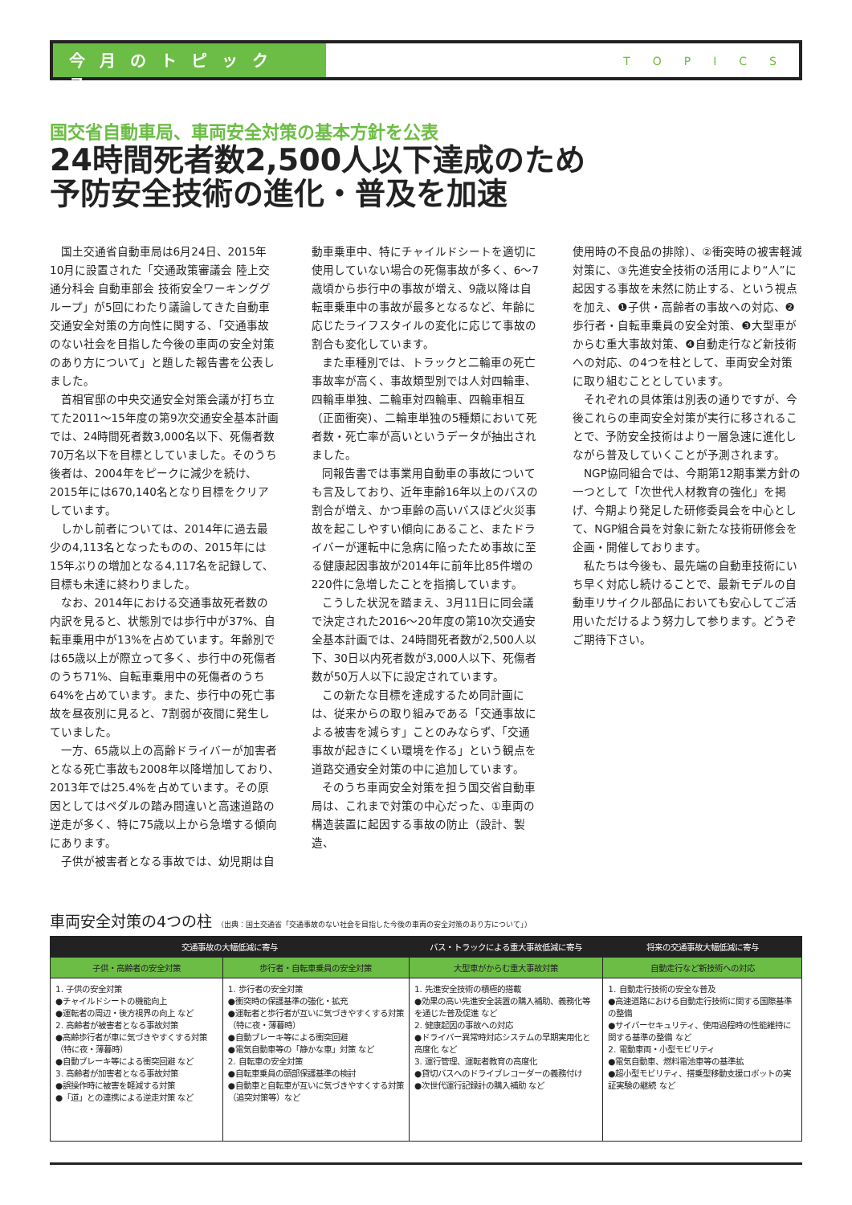今月のトピックス
TOPICS
国交省自動車局、車両安全対策の基本方針を公表
24時間死者数2,500人以下達成のため
予防安全技術の進化・普及を加速
国土交通省自動車局は6月24日、2015年10月に設置された「交通政策審議会 陸上交通分科会 自動車部会 技術安全ワーキンググループ」が5回にわたり議論してきた自動車交通安全対策の方向性に関する、「交通事故のない社会を目指した今後の車両の安全対策のあり方について」と題した報告書を公表しました。
首相官邸の中央交通安全対策会議が打ち立てた2011～15年度の第9次交通安全基本計画では、24時間死者数3,000名以下、死傷者数70万名以下を目標としていました。そのうち後者は、2004年をピークに減少を続け、2015年には670,140名となり目標をクリアしています。
しかし前者については、2014年に過去最少の4,113名となったものの、2015年には15年ぶりの増加となる4,117名を記録して、目標も未達に終わりました。
なお、2014年における交通事故死者数の内訳を見ると、状態別では歩行中が37%、自転車乗用中が13%を占めています。年齢別では65歳以上が際立って多く、歩行中の死傷者のうち71%、自転車乗用中の死傷者のうち64%を占めています。また、歩行中の死亡事故を昼夜別に見ると、7割弱が夜間に発生していました。
一方、65歳以上の高齢ドライバーが加害者となる死亡事故も2008年以降増加しており、2013年では25.4%を占めています。その原因としてはペダルの踏み間違いと高速道路の逆走が多く、特に75歳以上から急増する傾向にあります。
子供が被害者となる事故では、幼児期は自
動車乗車中、特にチャイルドシートを適切に使用していない場合の死傷事故が多く、6～7歳頃から歩行中の事故が増え、9歳以降は自転車乗車中の事故が最多となるなど、年齢に応じたライフスタイルの変化に応じて事故の割合も変化しています。
また車種別では、トラックと二輪車の死亡事故率が高く、事故類型別では人対四輪車、四輪車単独、二輪車対四輪車、四輪車相互（正面衝突）、二輪車単独の5種類において死者数・死亡率が高いというデータが抽出されました。
同報告書では事業用自動車の事故についても言及しており、近年車齢16年以上のバスの割合が増え、かつ車齢の高いバスほど火災事故を起こしやすい傾向にあること、またドライバーが運転中に急病に陥ったため事故に至る健康起因事故が2014年に前年比85件増の220件に急増したことを指摘しています。
こうした状況を踏まえ、3月11日に同会議で決定された2016～20年度の第10次交通安全基本計画では、24時間死者数が2,500人以下、30日以内死者数が3,000人以下、死傷者数が50万人以下に設定されています。
この新たな目標を達成するため同計画には、従来からの取り組みである「交通事故による被害を減らす」ことのみならず、「交通事故が起きにくい環境を作る」という観点を道路交通安全対策の中に追加しています。
そのうち車両安全対策を担う国交省自動車局は、これまで対策の中心だった、①車両の構造装置に起因する事故の防止（設計、製造、
使用時の不良品の排除）、②衝突時の被害軽減対策に、③先進安全技術の活用により“人”に起因する事故を未然に防止する、という視点を加え、❶子供・高齢者の事故への対応、❷歩行者・自転車乗員の安全対策、❸大型車がからむ重大事故対策、❹自動走行など新技術への対応、の4つを柱として、車両安全対策に取り組むこととしています。
それぞれの具体策は別表の通りですが、今後これらの車両安全対策が実行に移されることで、予防安全技術はより一層急速に進化しながら普及していくことが予測されます。
NGP協同組合では、今期第12期事業方針の一つとして「次世代人材教育の強化」を掲げ、今期より発足した研修委員会を中心として、NGP組合員を対象に新たな技術研修会を企画・開催しております。
私たちは今後も、最先端の自動車技術にいち早く対応し続けることで、最新モデルの自動車リサイクル部品においても安心してご活用いただけるよう努力して参ります。どうぞご期待下さい。
車両安全対策の4つの柱 （出典：国土交通省「交通事故のない社会を目指した今後の車両の安全対策のあり方について」）
| 交通事故の大幅低減に寄与 | | バス・トラックによる重大事故低減に寄与 | 将来の交通事故大幅低減に寄与 |
| --- | --- | --- | --- |
| 子供・高齢者の安全対策 | 歩行者・自転車乗員の安全対策 | 大型車がからむ重大事故対策 | 自動走行など新技術への対応 |
| 1. 子供の安全対策 ●チャイルドシートの機能向上 ●運転者の周辺・後方視界の向上 など 2. 高齢者が被害者となる事故対策 ●高齢歩行者が車に気づきやすくする対策（特に夜・薄暮時） ●自動ブレーキ等による衝突回避 など 3. 高齢者が加害者となる事故対策 ●誤操作時に被害を軽減する対策 ●「道」との連携による逆走対策 など | 1. 歩行者の安全対策 ●衝突時の保護基準の強化・拡充 ●運転者と歩行者が互いに気づきやすくする対策（特に夜・薄暮時） ●自動ブレーキ等による衝突回避 ●電気自動車等の「静かな車」対策 など 2. 自転車の安全対策 ●自転車乗員の頭部保護基準の検討 ●自動車と自転車が互いに気づきやすくする対策（追突対策等）など | 1. 先進安全技術の積極的搭載 ●効果の高い先進安全装置の購入補助、義務化等を通じた普及促進 など 2. 健康起因の事故への対応 ●ドライバー異常時対応システムの早期実用化と高度化 など 3. 運行管理、運転者教育の高度化 ●貸切バスへのドライブレコーダーの義務付け ●次世代運行記録計の購入補助 など | 1. 自動走行技術の安全な普及 ●高速道路における自動走行技術に関する国際基準の整備 ●サイバーセキュリティ、使用過程時の性能維持に関する基準の整備 など 2. 電動車両・小型モビリティ ●電気自動車、燃料電池車等の基準拡 ●超小型モビリティ、搭乗型移動支援ロボットの実証実験の継続 など |